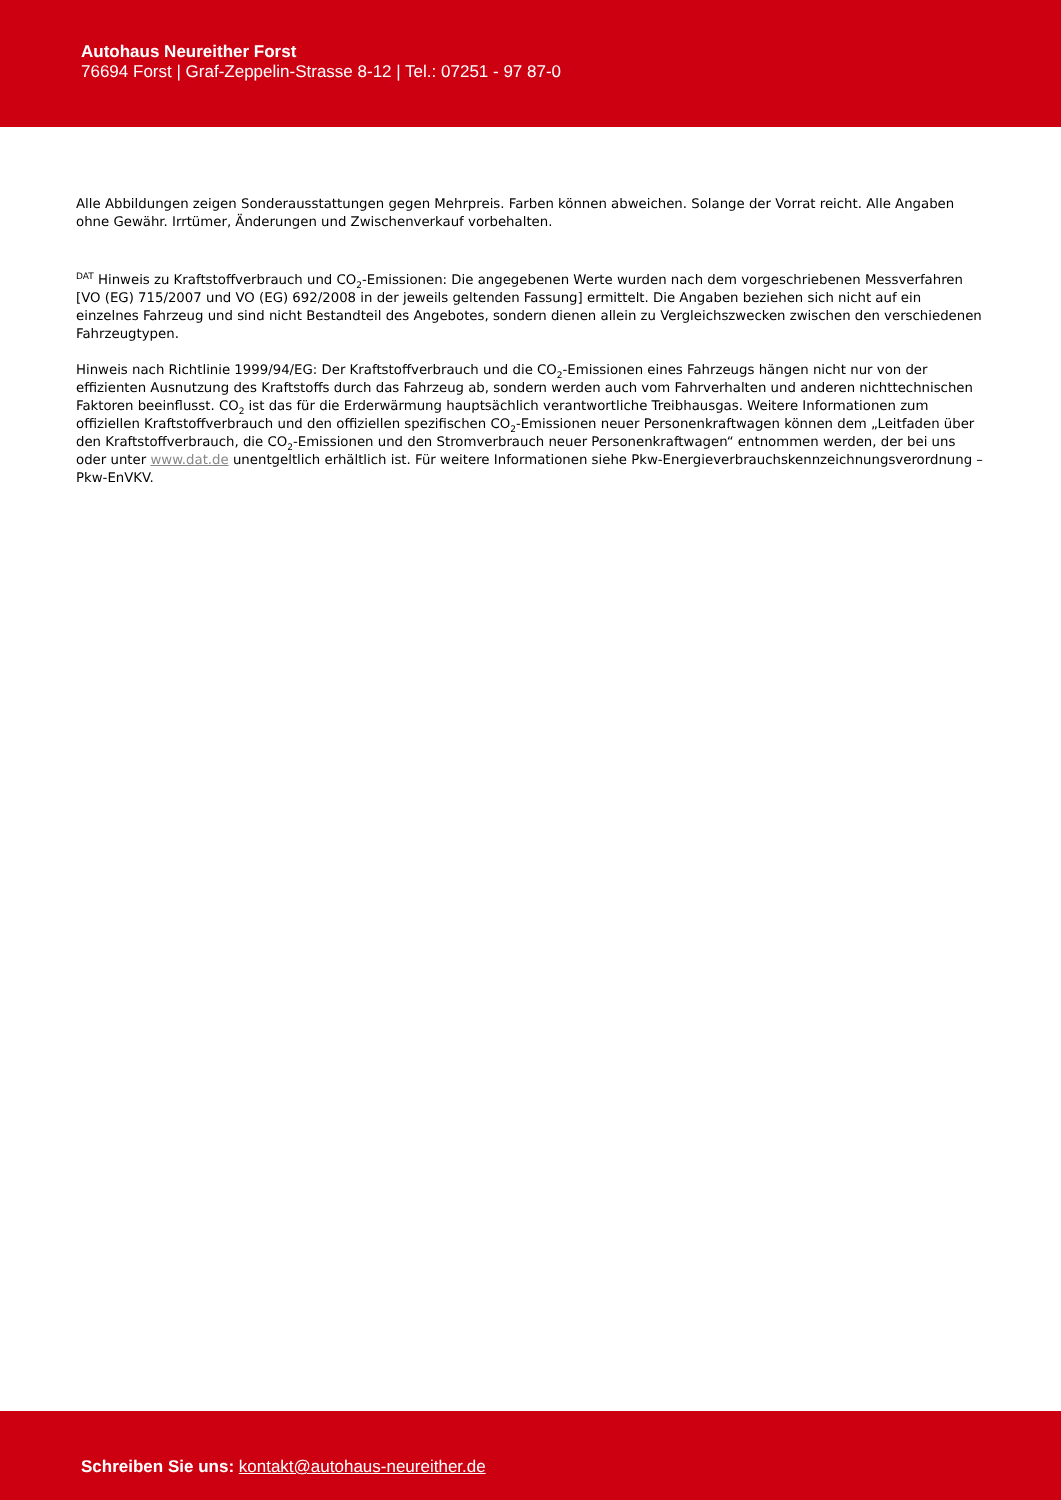Autohaus Neureither Forst
76694 Forst | Graf-Zeppelin-Strasse 8-12 | Tel.: 07251 - 97 87-0
Alle Abbildungen zeigen Sonderausstattungen gegen Mehrpreis. Farben können abweichen. Solange der Vorrat reicht. Alle Angaben ohne Gewähr. Irrtümer, Änderungen und Zwischenverkauf vorbehalten.
<sup>DAT</sup> Hinweis zu Kraftstoffverbrauch und CO<sub>2</sub>-Emissionen: Die angegebenen Werte wurden nach dem vorgeschriebenen Messverfahren [VO (EG) 715/2007 und VO (EG) 692/2008 in der jeweils geltenden Fassung] ermittelt. Die Angaben beziehen sich nicht auf ein einzelnes Fahrzeug und sind nicht Bestandteil des Angebotes, sondern dienen allein zu Vergleichszwecken zwischen den verschiedenen Fahrzeugtypen.
Hinweis nach Richtlinie 1999/94/EG: Der Kraftstoffverbrauch und die CO<sub>2</sub>-Emissionen eines Fahrzeugs hängen nicht nur von der effizienten Ausnutzung des Kraftstoffs durch das Fahrzeug ab, sondern werden auch vom Fahrverhalten und anderen nichttechnischen Faktoren beeinflusst. CO<sub>2</sub> ist das für die Erderwärmung hauptsächlich verantwortliche Treibhausgas. Weitere Informationen zum offiziellen Kraftstoffverbrauch und den offiziellen spezifischen CO<sub>2</sub>-Emissionen neuer Personenkraftwagen können dem „Leitfaden über den Kraftstoffverbrauch, die CO<sub>2</sub>-Emissionen und den Stromverbrauch neuer Personenkraftwagen“ entnommen werden, der bei uns oder unter www.dat.de unentgeltlich erhältlich ist. Für weitere Informationen siehe Pkw-Energieverbrauchskennzeichnungsverordnung – Pkw-EnVKV.
Schreiben Sie uns: kontakt@autohaus-neureither.de